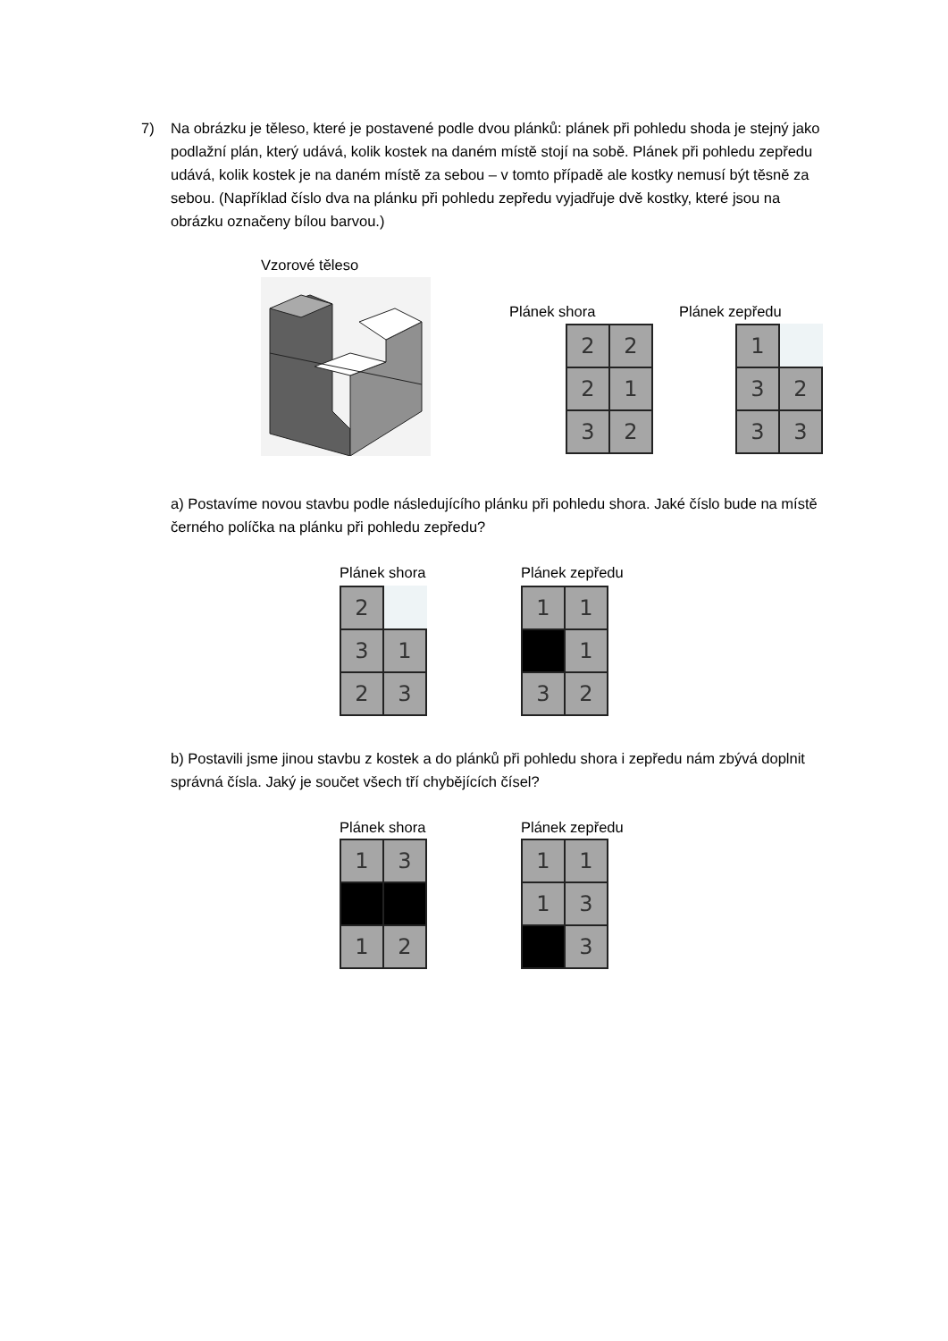7) Na obrázku je těleso, které je postavené podle dvou plánků: plánek při pohledu shoda je stejný jako podlažní plán, který udává, kolik kostek na daném místě stojí na sobě. Plánek při pohledu zepředu udává, kolik kostek je na daném místě za sebou – v tomto případě ale kostky nemusí být těsně za sebou. (Například číslo dva na plánku při pohledu zepředu vyjadřuje dvě kostky, které jsou na obrázku označeny bílou barvou.)
Vzorové těleso
Plánek shora Plánek zepředu
| 2 | 2 |
| 2 | 1 |
| 3 | 2 |
| 1 | |
| 3 | 2 |
| 3 | 3 |
a) Postavíme novou stavbu podle následujícího plánku při pohledu shora. Jaké číslo bude na místě černého políčka na plánku při pohledu zepředu?
Plánek shora Plánek zepředu
| 2 | |
| 3 | 1 |
| 2 | 3 |
| 1 | 1 |
| | 1 |
| 3 | 2 |
b) Postavili jsme jinou stavbu z kostek a do plánků při pohledu shora i zepředu nám zbývá doplnit správná čísla. Jaký je součet všech tří chybějících čísel?
Plánek shora Plánek zepředu
| 1 | 3 |
| 1 | 2 |
| 1 | 1 |
| 1 | 3 |
| | 3 |